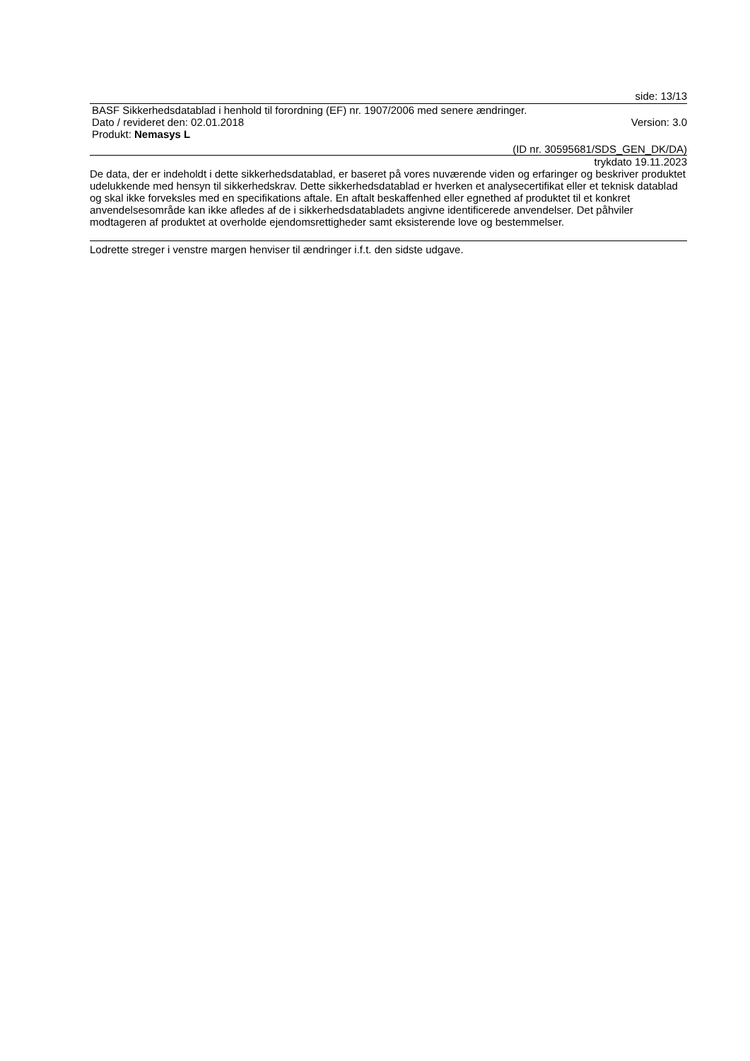side: 13/13
BASF Sikkerhedsdatablad i henhold til forordning (EF) nr. 1907/2006 med senere ændringer.
Dato / revideret den: 02.01.2018 Version: 3.0
Produkt: Nemasys L
(ID nr. 30595681/SDS_GEN_DK/DA)
trykdato 19.11.2023
De data, der er indeholdt i dette sikkerhedsdatablad, er baseret på vores nuværende viden og erfaringer og beskriver produktet udelukkende med hensyn til sikkerhedskrav. Dette sikkerhedsdatablad er hverken et analysecertifikat eller et teknisk datablad og skal ikke forveksles med en specifikations aftale. En aftalt beskaffenhed eller egnethed af produktet til et konkret anvendelsesområde kan ikke afledes af de i sikkerhedsdatabladets angivne identificerede anvendelser. Det påhviler modtageren af produktet at overholde ejendomsrettigheder samt eksisterende love og bestemmelser.
Lodrette streger i venstre margen henviser til ændringer i.f.t. den sidste udgave.